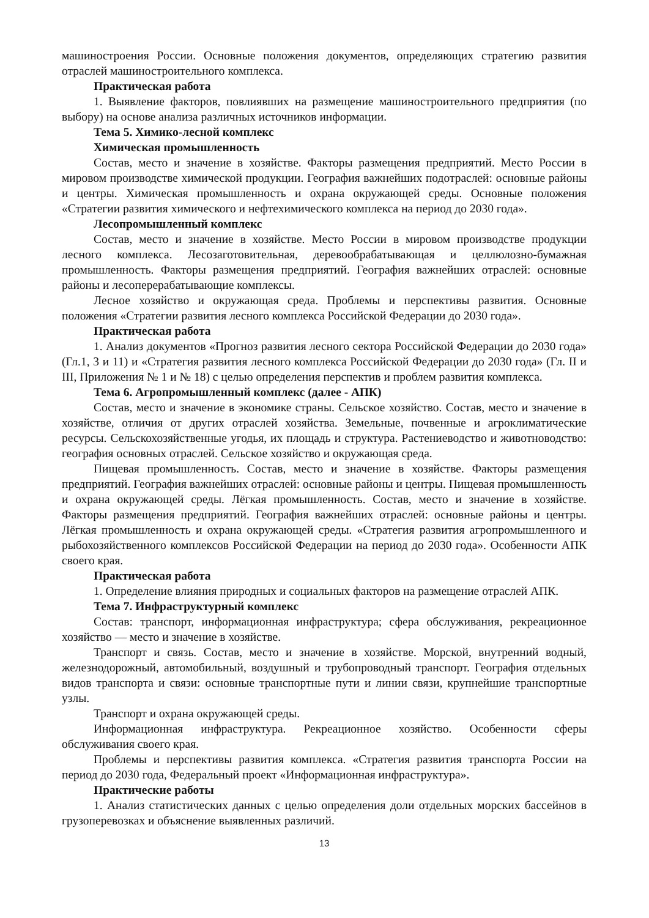машиностроения России. Основные положения документов, определяющих стратегию развития отраслей машиностроительного комплекса.
Практическая работа
1. Выявление факторов, повлиявших на размещение машиностроительного предприятия (по выбору) на основе анализа различных источников информации.
Тема 5. Химико-лесной комплекс
Химическая промышленность
Состав, место и значение в хозяйстве. Факторы размещения предприятий. Место России в мировом производстве химической продукции. География важнейших подотраслей: основные районы и центры. Химическая промышленность и охрана окружающей среды. Основные положения «Стратегии развития химического и нефтехимического комплекса на период до 2030 года».
Лесопромышленный комплекс
Состав, место и значение в хозяйстве. Место России в мировом производстве продукции лесного комплекса. Лесозаготовительная, деревообрабатывающая и целлюлозно-бумажная промышленность. Факторы размещения предприятий. География важнейших отраслей: основные районы и лесоперерабатывающие комплексы.
Лесное хозяйство и окружающая среда. Проблемы и перспективы развития. Основные положения «Стратегии развития лесного комплекса Российской Федерации до 2030 года».
Практическая работа
1. Анализ документов «Прогноз развития лесного сектора Российской Федерации до 2030 года» (Гл.1, 3 и 11) и «Стратегия развития лесного комплекса Российской Федерации до 2030 года» (Гл. II и III, Приложения № 1 и № 18) с целью определения перспектив и проблем развития комплекса.
Тема 6. Агропромышленный комплекс (далее - АПК)
Состав, место и значение в экономике страны. Сельское хозяйство. Состав, место и значение в хозяйстве, отличия от других отраслей хозяйства. Земельные, почвенные и агроклиматические ресурсы. Сельскохозяйственные угодья, их площадь и структура. Растениеводство и животноводство: география основных отраслей. Сельское хозяйство и окружающая среда.
Пищевая промышленность. Состав, место и значение в хозяйстве. Факторы размещения предприятий. География важнейших отраслей: основные районы и центры. Пищевая промышленность и охрана окружающей среды. Лёгкая промышленность. Состав, место и значение в хозяйстве. Факторы размещения предприятий. География важнейших отраслей: основные районы и центры. Лёгкая промышленность и охрана окружающей среды. «Стратегия развития агропромышленного и рыбохозяйственного комплексов Российской Федерации на период до 2030 года». Особенности АПК своего края.
Практическая работа
1. Определение влияния природных и социальных факторов на размещение отраслей АПК.
Тема 7. Инфраструктурный комплекс
Состав: транспорт, информационная инфраструктура; сфера обслуживания, рекреационное хозяйство — место и значение в хозяйстве.
Транспорт и связь. Состав, место и значение в хозяйстве. Морской, внутренний водный, железнодорожный, автомобильный, воздушный и трубопроводный транспорт. География отдельных видов транспорта и связи: основные транспортные пути и линии связи, крупнейшие транспортные узлы.
Транспорт и охрана окружающей среды.
Информационная инфраструктура. Рекреационное хозяйство. Особенности сферы обслуживания своего края.
Проблемы и перспективы развития комплекса. «Стратегия развития транспорта России на период до 2030 года, Федеральный проект «Информационная инфраструктура».
Практические работы
1. Анализ статистических данных с целью определения доли отдельных морских бассейнов в грузоперевозках и объяснение выявленных различий.
13